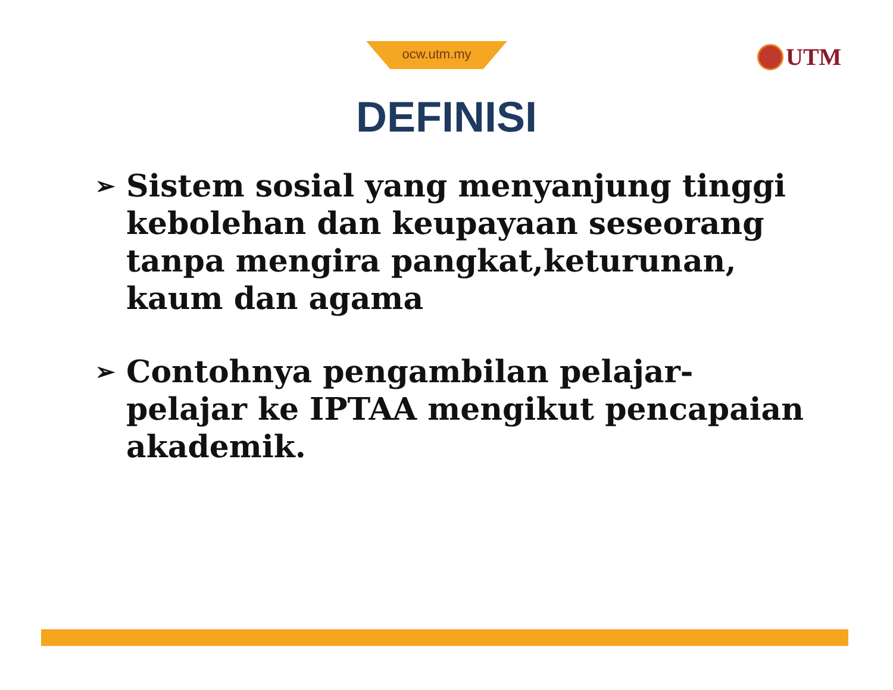ocw.utm.my UTM
DEFINISI
➢ Sistem sosial yang menyanjung tinggi kebolehan dan keupayaan seseorang tanpa mengira pangkat,keturunan, kaum dan agama
➢ Contohnya pengambilan pelajar-pelajar ke IPTAA mengikut pencapaian akademik.